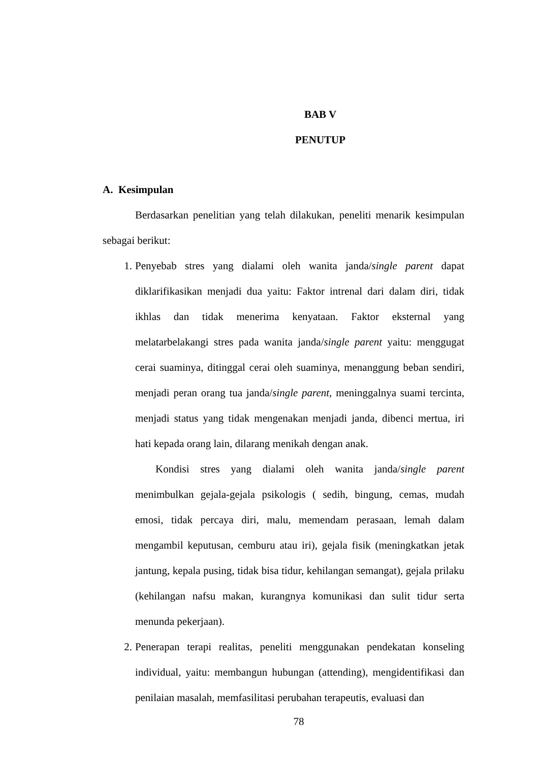BAB V
PENUTUP
A. Kesimpulan
Berdasarkan penelitian yang telah dilakukan, peneliti menarik kesimpulan sebagai berikut:
1. Penyebab stres yang dialami oleh wanita janda/single parent dapat diklarifikasikan menjadi dua yaitu: Faktor intrenal dari dalam diri, tidak ikhlas dan tidak menerima kenyataan. Faktor eksternal yang melatarbelakangi stres pada wanita janda/single parent yaitu: menggugat cerai suaminya, ditinggal cerai oleh suaminya, menanggung beban sendiri, menjadi peran orang tua janda/single parent, meninggalnya suami tercinta, menjadi status yang tidak mengenakan menjadi janda, dibenci mertua, iri hati kepada orang lain, dilarang menikah dengan anak.
Kondisi stres yang dialami oleh wanita janda/single parent menimbulkan gejala-gejala psikologis ( sedih, bingung, cemas, mudah emosi, tidak percaya diri, malu, memendam perasaan, lemah dalam mengambil keputusan, cemburu atau iri), gejala fisik (meningkatkan jetak jantung, kepala pusing, tidak bisa tidur, kehilangan semangat), gejala prilaku (kehilangan nafsu makan, kurangnya komunikasi dan sulit tidur serta menunda pekerjaan).
2. Penerapan terapi realitas, peneliti menggunakan pendekatan konseling individual, yaitu: membangun hubungan (attending), mengidentifikasi dan penilaian masalah, memfasilitasi perubahan terapeutis, evaluasi dan
78